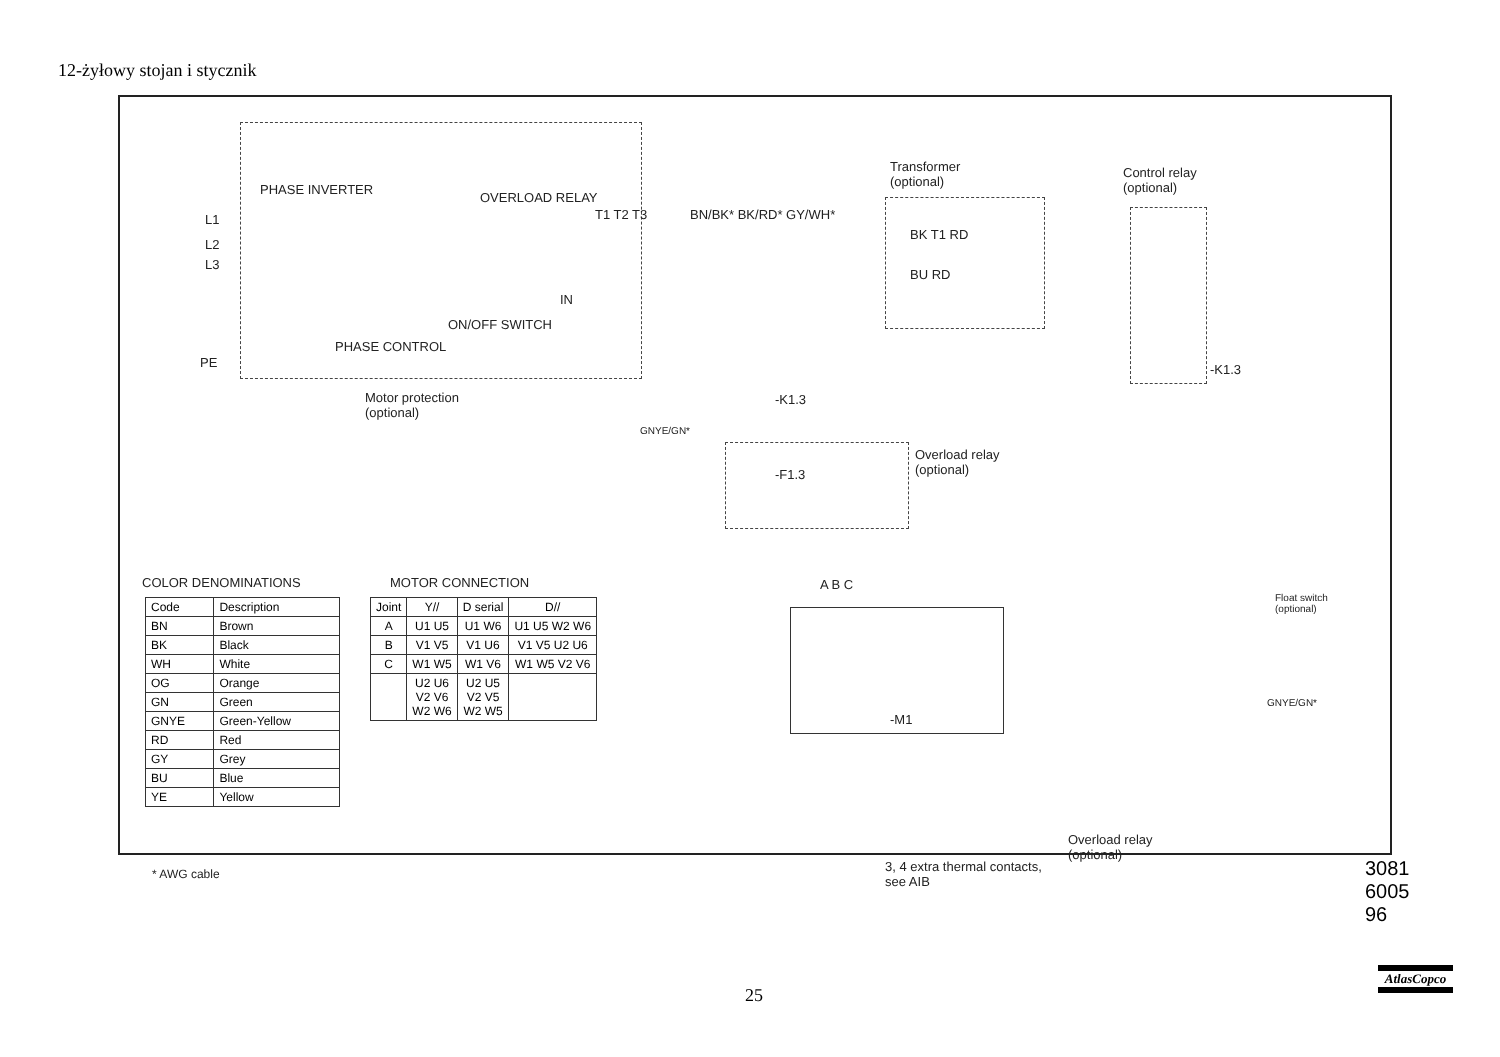12-żyłowy stojan i stycznik
PHASE INVERTER
OVERLOAD RELAY
L1
L2
L3
T1 T2 T3 BN/BK* BK/RD* GY/WH*
IN
ON/OFF SWITCH
PHASE CONTROL
PE
Motor protection
(optional)
GNYE/GN*
Transformer
(optional)
BK T1 RD
BU RD
Control relay
(optional)
-K1.3
-K1.3
Overload relay
(optional) -F1.3
A B C
-M1
Float switch
(optional)
GNYE/GN*
Overload relay
(optional)
3, 4 extra thermal contacts,
see AIB
COLOR DENOMINATIONS MOTOR CONNECTION
| Code | Description |
| --- | --- |
| BN | Brown |
| BK | Black |
| WH | White |
| OG | Orange |
| GN | Green |
| GNYE | Green-Yellow |
| RD | Red |
| GY | Grey |
| BU | Blue |
| YE | Yellow |
* AWG cable
| Joint | Y// | D serial | D// |
| --- | --- | --- | --- |
| A | U1 U5 | U1 W6 | U1 U5 W2 W6 |
| B | V1 V5 | V1 U6 | V1 V5 U2 U6 |
| C | W1 W5 | W1 V6 | W1 W5 V2 V6 |
| | U2 U6 V2 V6 W2 W6 | U2 U5 V2 V5 W2 W5 | |
3081 6005 96
25
AtlasCopco